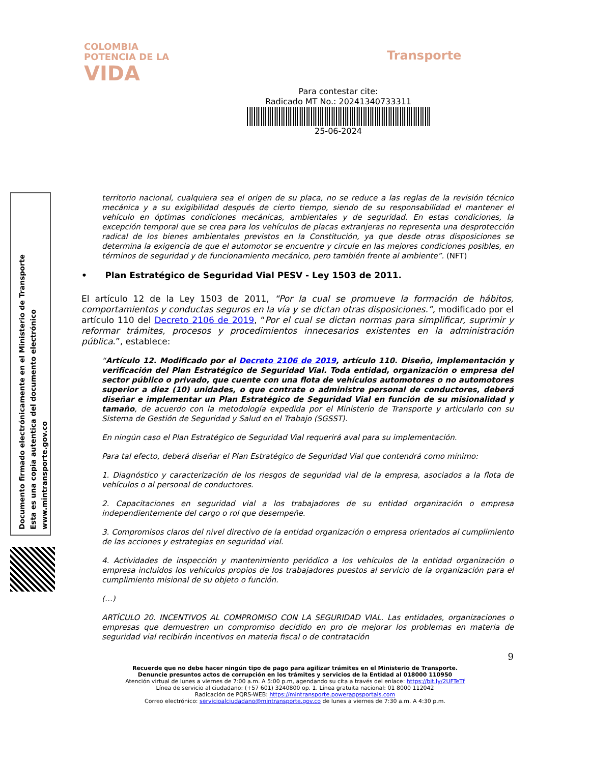COLOMBIA
POTENCIA DE LA
VIDA
Transporte
Para contestar cite:
Radicado MT No.: 20241340733311
25-06-2024
Documento firmado electrónicamente en el Ministerio de Transporte
Esta es una copia autentica del documento electrónico
www.mintransporte.gov.co
territorio nacional, cualquiera sea el origen de su placa, no se reduce a las reglas de la revisión técnico mecánica y a su exigibilidad después de cierto tiempo, siendo de su responsabilidad el mantener el vehículo en óptimas condiciones mecánicas, ambientales y de seguridad. En estas condiciones, la excepción temporal que se crea para los vehículos de placas extranjeras no representa una desprotección radical de los bienes ambientales previstos en la Constitución, ya que desde otras disposiciones se determina la exigencia de que el automotor se encuentre y circule en las mejores condiciones posibles, en términos de seguridad y de funcionamiento mecánico, pero también frente al ambiente”. (NFT)
• Plan Estratégico de Seguridad Vial PESV - Ley 1503 de 2011.
El artículo 12 de la Ley 1503 de 2011, “Por la cual se promueve la formación de hábitos, comportamientos y conductas seguros en la vía y se dictan otras disposiciones.”, modificado por el artículo 110 del Decreto 2106 de 2019, “Por el cual se dictan normas para simplificar, suprimir y reformar trámites, procesos y procedimientos innecesarios existentes en la administración pública.”, establece:
“Artículo 12. Modificado por el Decreto 2106 de 2019, artículo 110. Diseño, implementación y verificación del Plan Estratégico de Seguridad Vial. Toda entidad, organización o empresa del sector público o privado, que cuente con una flota de vehículos automotores o no automotores superior a diez (10) unidades, o que contrate o administre personal de conductores, deberá diseñar e implementar un Plan Estratégico de Seguridad Vial en función de su misionalidad y tamaño, de acuerdo con la metodología expedida por el Ministerio de Transporte y articularlo con su Sistema de Gestión de Seguridad y Salud en el Trabajo (SGSST).
En ningún caso el Plan Estratégico de Seguridad Vial requerirá aval para su implementación.
Para tal efecto, deberá diseñar el Plan Estratégico de Seguridad Vial que contendrá como mínimo:
1. Diagnóstico y caracterización de los riesgos de seguridad vial de la empresa, asociados a la flota de vehículos o al personal de conductores.
2. Capacitaciones en seguridad vial a los trabajadores de su entidad organización o empresa independientemente del cargo o rol que desempeñe.
3. Compromisos claros del nivel directivo de la entidad organización o empresa orientados al cumplimiento de las acciones y estrategias en seguridad vial.
4. Actividades de inspección y mantenimiento periódico a los vehículos de la entidad organización o empresa incluidos los vehículos propios de los trabajadores puestos al servicio de la organización para el cumplimiento misional de su objeto o función.
(…)
ARTÍCULO 20. INCENTIVOS AL COMPROMISO CON LA SEGURIDAD VIAL. Las entidades, organizaciones o empresas que demuestren un compromiso decidido en pro de mejorar los problemas en materia de seguridad vial recibirán incentivos en materia fiscal o de contratación
9
Recuerde que no debe hacer ningún tipo de pago para agilizar trámites en el Ministerio de Transporte.
Denuncie presuntos actos de corrupción en los trámites y servicios de la Entidad al 018000 110950
Atención virtual de lunes a viernes de 7:00 a.m. A 5:00 p.m, agendando su cita a través del enlace: https://bit.ly/2UFTeTf
Línea de servicio al ciudadano: (+57 601) 3240800 op. 1. Línea gratuita nacional: 01 8000 112042
Radicación de PQRS-WEB: https://mintransporte.powerappsportals.com
Correo electrónico: servicioalciudadano@mintransporte.gov.co de lunes a viernes de 7:30 a.m. A 4:30 p.m.